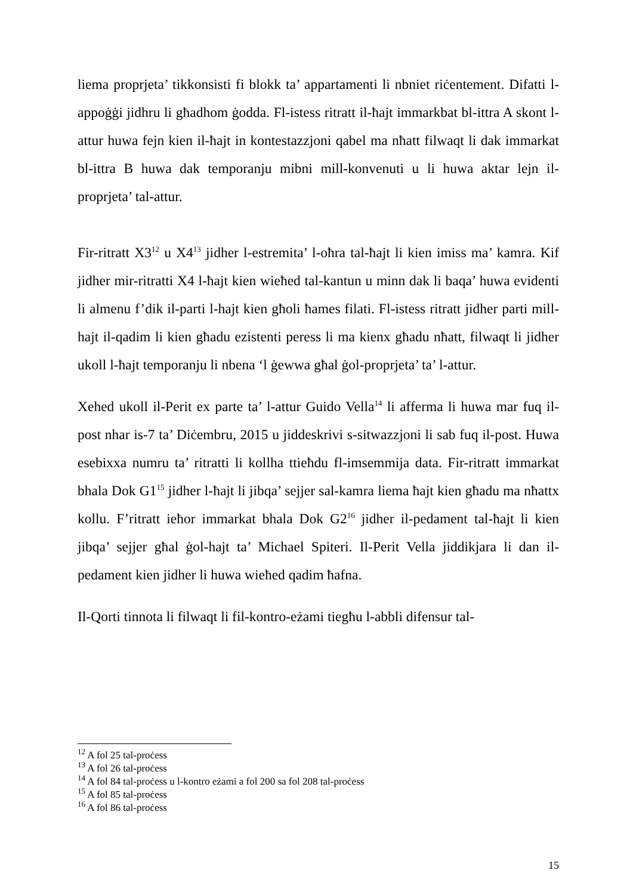liema proprjeta’ tikkonsisti fi blokk ta’ appartamenti li nbniet riċentement. Difatti l-appoġġi jidhru li għadhom ġodda. Fl-istess ritratt il-ħajt immarkbat bl-ittra A skont l-attur huwa fejn kien il-ħajt in kontestazzjoni qabel ma nħatt filwaqt li dak immarkat bl-ittra B huwa dak temporanju mibni mill-konvenuti u li huwa aktar lejn il-proprjeta’ tal-attur.
Fir-ritratt X3<sup>12</sup> u X4<sup>13</sup> jidher l-estremita’ l-oħra tal-ħajt li kien imiss ma’ kamra. Kif jidher mir-ritratti X4 l-ħajt kien wieħed tal-kantun u minn dak li baqa’ huwa evidenti li almenu f’dik il-parti l-hajt kien għoli ħames filati. Fl-istess ritratt jidher parti mill-hajt il-qadim li kien għadu ezistenti peress li ma kienx għadu nħatt, filwaqt li jidher ukoll l-ħajt temporanju li nbena ‘l ġewwa għal ġol-proprjeta’ ta’ l-attur.
Xehed ukoll il-Perit ex parte ta’ l-attur Guido Vella<sup>14</sup> li afferma li huwa mar fuq il-post nhar is-7 ta’ Diċembru, 2015 u jiddeskrivi s-sitwazzjoni li sab fuq il-post. Huwa esebixxa numru ta’ ritratti li kollha ttieħdu fl-imsemmija data. Fir-ritratt immarkat bhala Dok G1<sup>15</sup> jidher l-ħajt li jibqa’ sejjer sal-kamra liema ħajt kien għadu ma nħattx kollu. F’ritratt ieħor immarkat bhala Dok G2<sup>16</sup> jidher il-pedament tal-ħajt li kien jibqa’ sejjer għal ġol-hajt ta’ Michael Spiteri. Il-Perit Vella jiddikjara li dan il-pedament kien jidher li huwa wieħed qadim ħafna.
Il-Qorti tinnota li filwaqt li fil-kontro-eżami tiegħu l-abbli difensur tal-
<sup>12</sup> A fol 25 tal-proċess
<sup>13</sup> A fol 26 tal-proċess
<sup>14</sup> A fol 84 tal-proċess u l-kontro eżami a fol 200 sa fol 208 tal-proċess
<sup>15</sup> A fol 85 tal-proċess
<sup>16</sup> A fol 86 tal-proċess
15